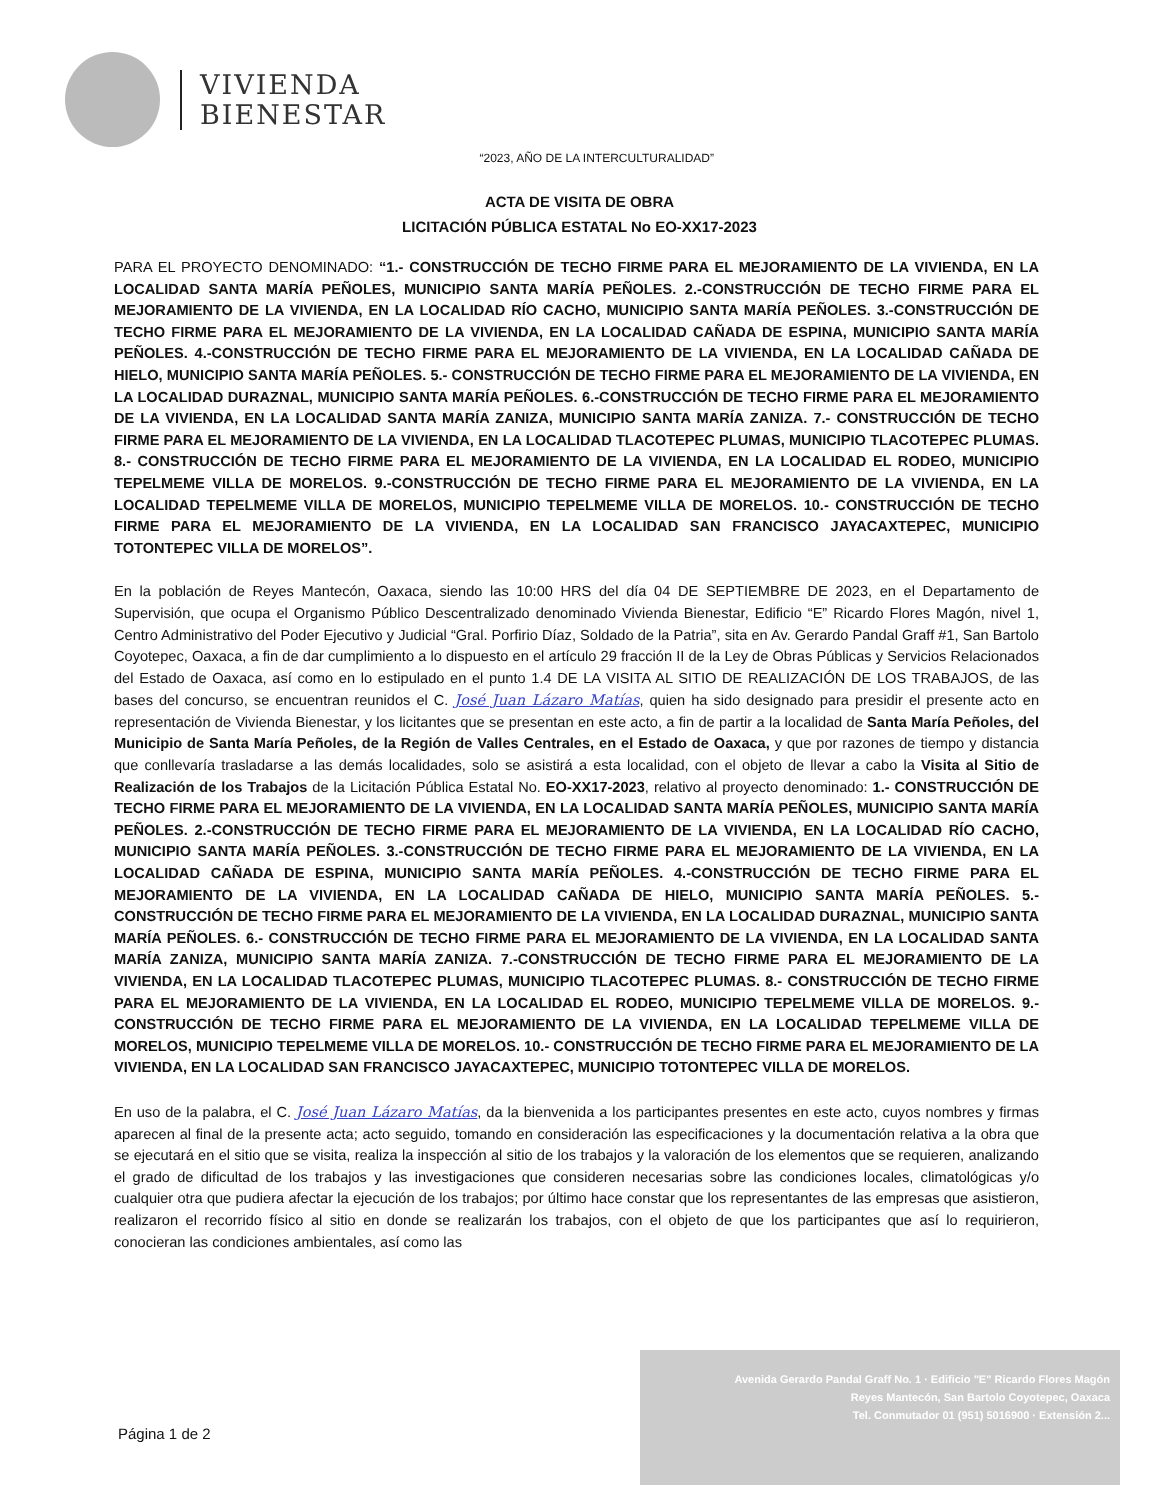VIVIENDA
BIENESTAR
“2023, AÑO DE LA INTERCULTURALIDAD”
ACTA DE VISITA DE OBRA
LICITACIÓN PÚBLICA ESTATAL No EO-XX17-2023
PARA EL PROYECTO DENOMINADO: “1.- CONSTRUCCIÓN DE TECHO FIRME PARA EL MEJORAMIENTO DE LA VIVIENDA, EN LA LOCALIDAD SANTA MARÍA PEÑOLES, MUNICIPIO SANTA MARÍA PEÑOLES. 2.-CONSTRUCCIÓN DE TECHO FIRME PARA EL MEJORAMIENTO DE LA VIVIENDA, EN LA LOCALIDAD RÍO CACHO, MUNICIPIO SANTA MARÍA PEÑOLES. 3.-CONSTRUCCIÓN DE TECHO FIRME PARA EL MEJORAMIENTO DE LA VIVIENDA, EN LA LOCALIDAD CAÑADA DE ESPINA, MUNICIPIO SANTA MARÍA PEÑOLES. 4.-CONSTRUCCIÓN DE TECHO FIRME PARA EL MEJORAMIENTO DE LA VIVIENDA, EN LA LOCALIDAD CAÑADA DE HIELO, MUNICIPIO SANTA MARÍA PEÑOLES. 5.- CONSTRUCCIÓN DE TECHO FIRME PARA EL MEJORAMIENTO DE LA VIVIENDA, EN LA LOCALIDAD DURAZNAL, MUNICIPIO SANTA MARÍA PEÑOLES. 6.-CONSTRUCCIÓN DE TECHO FIRME PARA EL MEJORAMIENTO DE LA VIVIENDA, EN LA LOCALIDAD SANTA MARÍA ZANIZA, MUNICIPIO SANTA MARÍA ZANIZA. 7.- CONSTRUCCIÓN DE TECHO FIRME PARA EL MEJORAMIENTO DE LA VIVIENDA, EN LA LOCALIDAD TLACOTEPEC PLUMAS, MUNICIPIO TLACOTEPEC PLUMAS. 8.- CONSTRUCCIÓN DE TECHO FIRME PARA EL MEJORAMIENTO DE LA VIVIENDA, EN LA LOCALIDAD EL RODEO, MUNICIPIO TEPELMEME VILLA DE MORELOS. 9.-CONSTRUCCIÓN DE TECHO FIRME PARA EL MEJORAMIENTO DE LA VIVIENDA, EN LA LOCALIDAD TEPELMEME VILLA DE MORELOS, MUNICIPIO TEPELMEME VILLA DE MORELOS. 10.- CONSTRUCCIÓN DE TECHO FIRME PARA EL MEJORAMIENTO DE LA VIVIENDA, EN LA LOCALIDAD SAN FRANCISCO JAYACAXTEPEC, MUNICIPIO TOTONTEPEC VILLA DE MORELOS”.
En la población de Reyes Mantecón, Oaxaca, siendo las 10:00 HRS del día 04 DE SEPTIEMBRE DE 2023, en el Departamento de Supervisión, que ocupa el Organismo Público Descentralizado denominado Vivienda Bienestar, Edificio “E” Ricardo Flores Magón, nivel 1, Centro Administrativo del Poder Ejecutivo y Judicial “Gral. Porfirio Díaz, Soldado de la Patria”, sita en Av. Gerardo Pandal Graff #1, San Bartolo Coyotepec, Oaxaca, a fin de dar cumplimiento a lo dispuesto en el artículo 29 fracción II de la Ley de Obras Públicas y Servicios Relacionados del Estado de Oaxaca, así como en lo estipulado en el punto 1.4 DE LA VISITA AL SITIO DE REALIZACIÓN DE LOS TRABAJOS, de las bases del concurso, se encuentran reunidos el C. José Juan Lázaro Matías, quien ha sido designado para presidir el presente acto en representación de Vivienda Bienestar, y los licitantes que se presentan en este acto, a fin de partir a la localidad de Santa María Peñoles, del Municipio de Santa María Peñoles, de la Región de Valles Centrales, en el Estado de Oaxaca, y que por razones de tiempo y distancia que conllevaría trasladarse a las demás localidades, solo se asistirá a esta localidad, con el objeto de llevar a cabo la Visita al Sitio de Realización de los Trabajos de la Licitación Pública Estatal No. EO-XX17-2023, relativo al proyecto denominado: 1.- CONSTRUCCIÓN DE TECHO FIRME PARA EL MEJORAMIENTO DE LA VIVIENDA, EN LA LOCALIDAD SANTA MARÍA PEÑOLES, MUNICIPIO SANTA MARÍA PEÑOLES. 2.-CONSTRUCCIÓN DE TECHO FIRME PARA EL MEJORAMIENTO DE LA VIVIENDA, EN LA LOCALIDAD RÍO CACHO, MUNICIPIO SANTA MARÍA PEÑOLES. 3.-CONSTRUCCIÓN DE TECHO FIRME PARA EL MEJORAMIENTO DE LA VIVIENDA, EN LA LOCALIDAD CAÑADA DE ESPINA, MUNICIPIO SANTA MARÍA PEÑOLES. 4.-CONSTRUCCIÓN DE TECHO FIRME PARA EL MEJORAMIENTO DE LA VIVIENDA, EN LA LOCALIDAD CAÑADA DE HIELO, MUNICIPIO SANTA MARÍA PEÑOLES. 5.- CONSTRUCCIÓN DE TECHO FIRME PARA EL MEJORAMIENTO DE LA VIVIENDA, EN LA LOCALIDAD DURAZNAL, MUNICIPIO SANTA MARÍA PEÑOLES. 6.- CONSTRUCCIÓN DE TECHO FIRME PARA EL MEJORAMIENTO DE LA VIVIENDA, EN LA LOCALIDAD SANTA MARÍA ZANIZA, MUNICIPIO SANTA MARÍA ZANIZA. 7.-CONSTRUCCIÓN DE TECHO FIRME PARA EL MEJORAMIENTO DE LA VIVIENDA, EN LA LOCALIDAD TLACOTEPEC PLUMAS, MUNICIPIO TLACOTEPEC PLUMAS. 8.- CONSTRUCCIÓN DE TECHO FIRME PARA EL MEJORAMIENTO DE LA VIVIENDA, EN LA LOCALIDAD EL RODEO, MUNICIPIO TEPELMEME VILLA DE MORELOS. 9.- CONSTRUCCIÓN DE TECHO FIRME PARA EL MEJORAMIENTO DE LA VIVIENDA, EN LA LOCALIDAD TEPELMEME VILLA DE MORELOS, MUNICIPIO TEPELMEME VILLA DE MORELOS. 10.- CONSTRUCCIÓN DE TECHO FIRME PARA EL MEJORAMIENTO DE LA VIVIENDA, EN LA LOCALIDAD SAN FRANCISCO JAYACAXTEPEC, MUNICIPIO TOTONTEPEC VILLA DE MORELOS.
En uso de la palabra, el C. José Juan Lázaro Matías, da la bienvenida a los participantes presentes en este acto, cuyos nombres y firmas aparecen al final de la presente acta; acto seguido, tomando en consideración las especificaciones y la documentación relativa a la obra que se ejecutará en el sitio que se visita, realiza la inspección al sitio de los trabajos y la valoración de los elementos que se requieren, analizando el grado de dificultad de los trabajos y las investigaciones que consideren necesarias sobre las condiciones locales, climatológicas y/o cualquier otra que pudiera afectar la ejecución de los trabajos; por último hace constar que los representantes de las empresas que asistieron, realizaron el recorrido físico al sitio en donde se realizarán los trabajos, con el objeto de que los participantes que así lo requirieron, conocieran las condiciones ambientales, así como las
Avenida Gerardo Pandal Graff No. 1 · Edificio "E" Ricardo Flores Magón
Reyes Mantecón, San Bartolo Coyotepec, Oaxaca
Tel. Conmutador 01 (951) 5016900 · Extensión 2...
Página 1 de 2